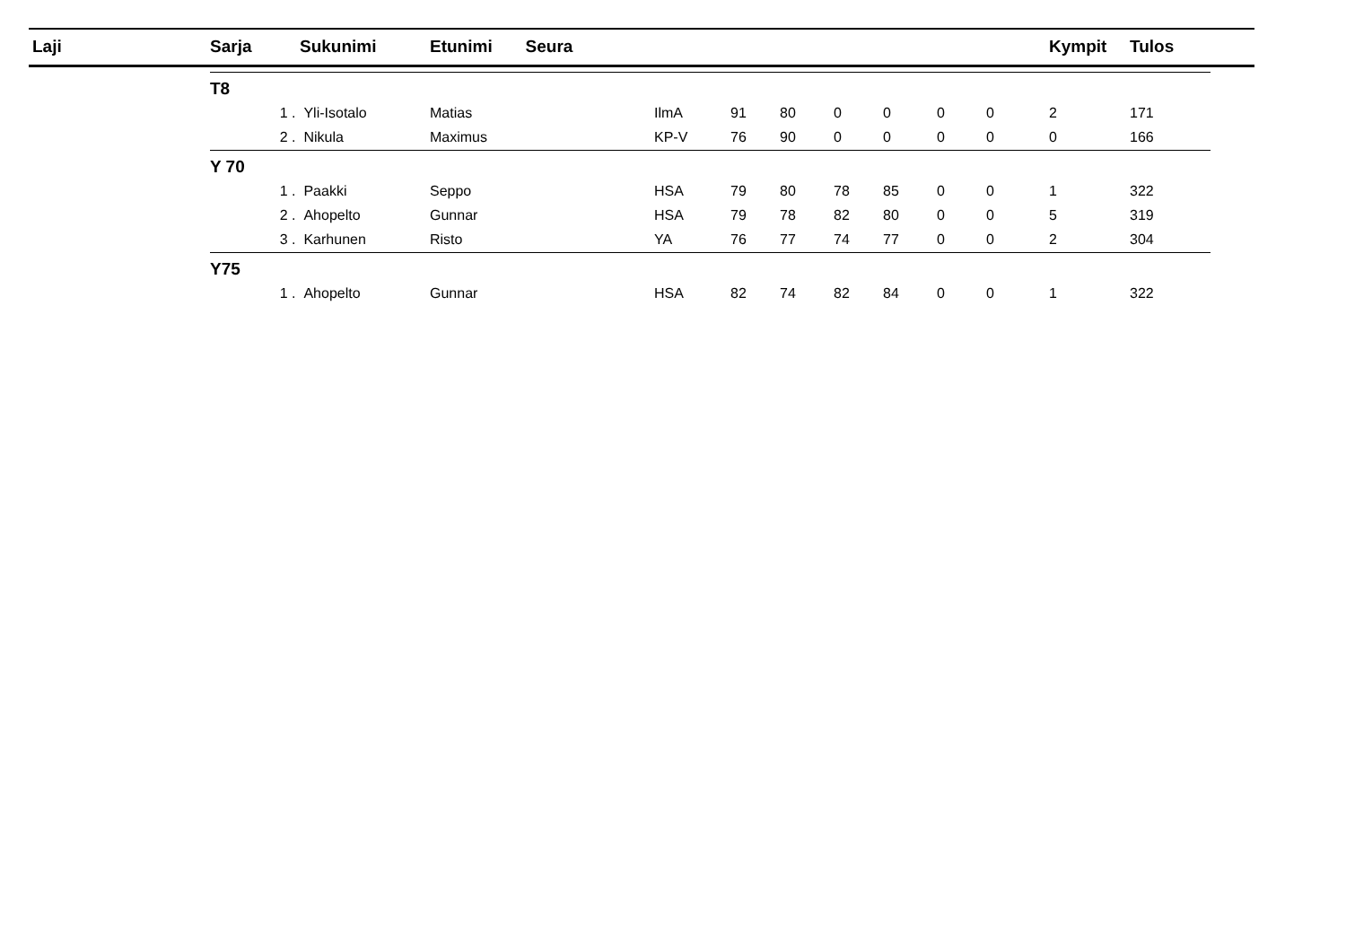| Laji | Sarja | | Sukunimi | Etunimi Seura | | | | | | | | Kympit | Tulos |
| --- | --- | --- | --- | --- | --- | --- | --- | --- | --- | --- | --- | --- | --- |
| | T8 | | | | | | | | | | | | |
| | | 1 . | Yli-Isotalo | Matias | IlmA | 91 | 80 | 0 | 0 | 0 | 0 | 2 | 171 |
| | | 2 . | Nikula | Maximus | KP-V | 76 | 90 | 0 | 0 | 0 | 0 | 0 | 166 |
| | Y 70 | | | | | | | | | | | | |
| | | 1 . | Paakki | Seppo | HSA | 79 | 80 | 78 | 85 | 0 | 0 | 1 | 322 |
| | | 2 . | Ahopelto | Gunnar | HSA | 79 | 78 | 82 | 80 | 0 | 0 | 5 | 319 |
| | | 3 . | Karhunen | Risto | YA | 76 | 77 | 74 | 77 | 0 | 0 | 2 | 304 |
| | Y75 | | | | | | | | | | | | |
| | | 1 . | Ahopelto | Gunnar | HSA | 82 | 74 | 82 | 84 | 0 | 0 | 1 | 322 |